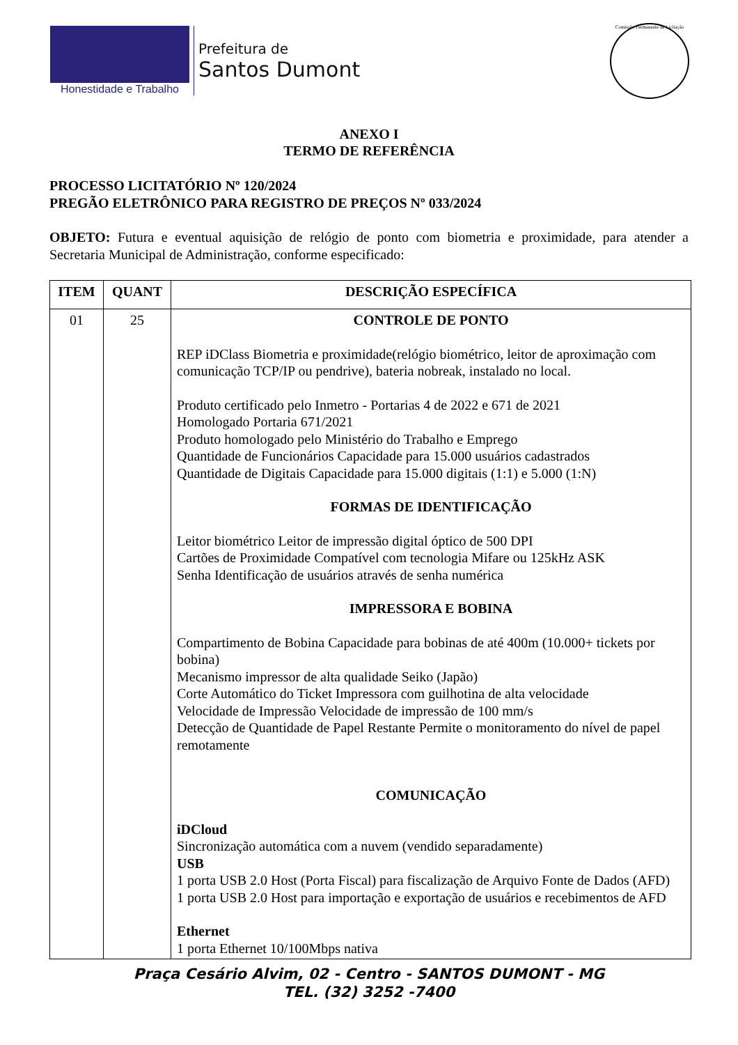Honestidade e Trabalho
Prefeitura de
Santos Dumont
Comissão Permanente de Licitação
ANEXO I
TERMO DE REFERÊNCIA
PROCESSO LICITATÓRIO Nº 120/2024
PREGÃO ELETRÔNICO PARA REGISTRO DE PREÇOS Nº 033/2024
OBJETO: Futura e eventual aquisição de relógio de ponto com biometria e proximidade, para atender a Secretaria Municipal de Administração, conforme especificado:
| ITEM | QUANT | DESCRIÇÃO ESPECÍFICA |
| --- | --- | --- |
| 01 | 25 | CONTROLE DE PONTO REP iDClass Biometria e proximidade(relógio biométrico, leitor de aproximação com comunicação TCP/IP ou pendrive), bateria nobreak, instalado no local. Produto certificado pelo Inmetro - Portarias 4 de 2022 e 671 de 2021 Homologado Portaria 671/2021 Produto homologado pelo Ministério do Trabalho e Emprego Quantidade de Funcionários Capacidade para 15.000 usuários cadastrados Quantidade de Digitais Capacidade para 15.000 digitais (1:1) e 5.000 (1:N) FORMAS DE IDENTIFICAÇÃO Leitor biométrico Leitor de impressão digital óptico de 500 DPI Cartões de Proximidade Compatível com tecnologia Mifare ou 125kHz ASK Senha Identificação de usuários através de senha numérica IMPRESSORA E BOBINA Compartimento de Bobina Capacidade para bobinas de até 400m (10.000+ tickets por bobina) Mecanismo impressor de alta qualidade Seiko (Japão) Corte Automático do Ticket Impressora com guilhotina de alta velocidade Velocidade de Impressão Velocidade de impressão de 100 mm/s Detecção de Quantidade de Papel Restante Permite o monitoramento do nível de papel remotamente COMUNICAÇÃO iDCloud Sincronização automática com a nuvem (vendido separadamente) USB 1 porta USB 2.0 Host (Porta Fiscal) para fiscalização de Arquivo Fonte de Dados (AFD) 1 porta USB 2.0 Host para importação e exportação de usuários e recebimentos de AFD Ethernet 1 porta Ethernet 10/100Mbps nativa |
Praça Cesário Alvim, 02 - Centro - SANTOS DUMONT - MG
TEL. (32) 3252 -7400